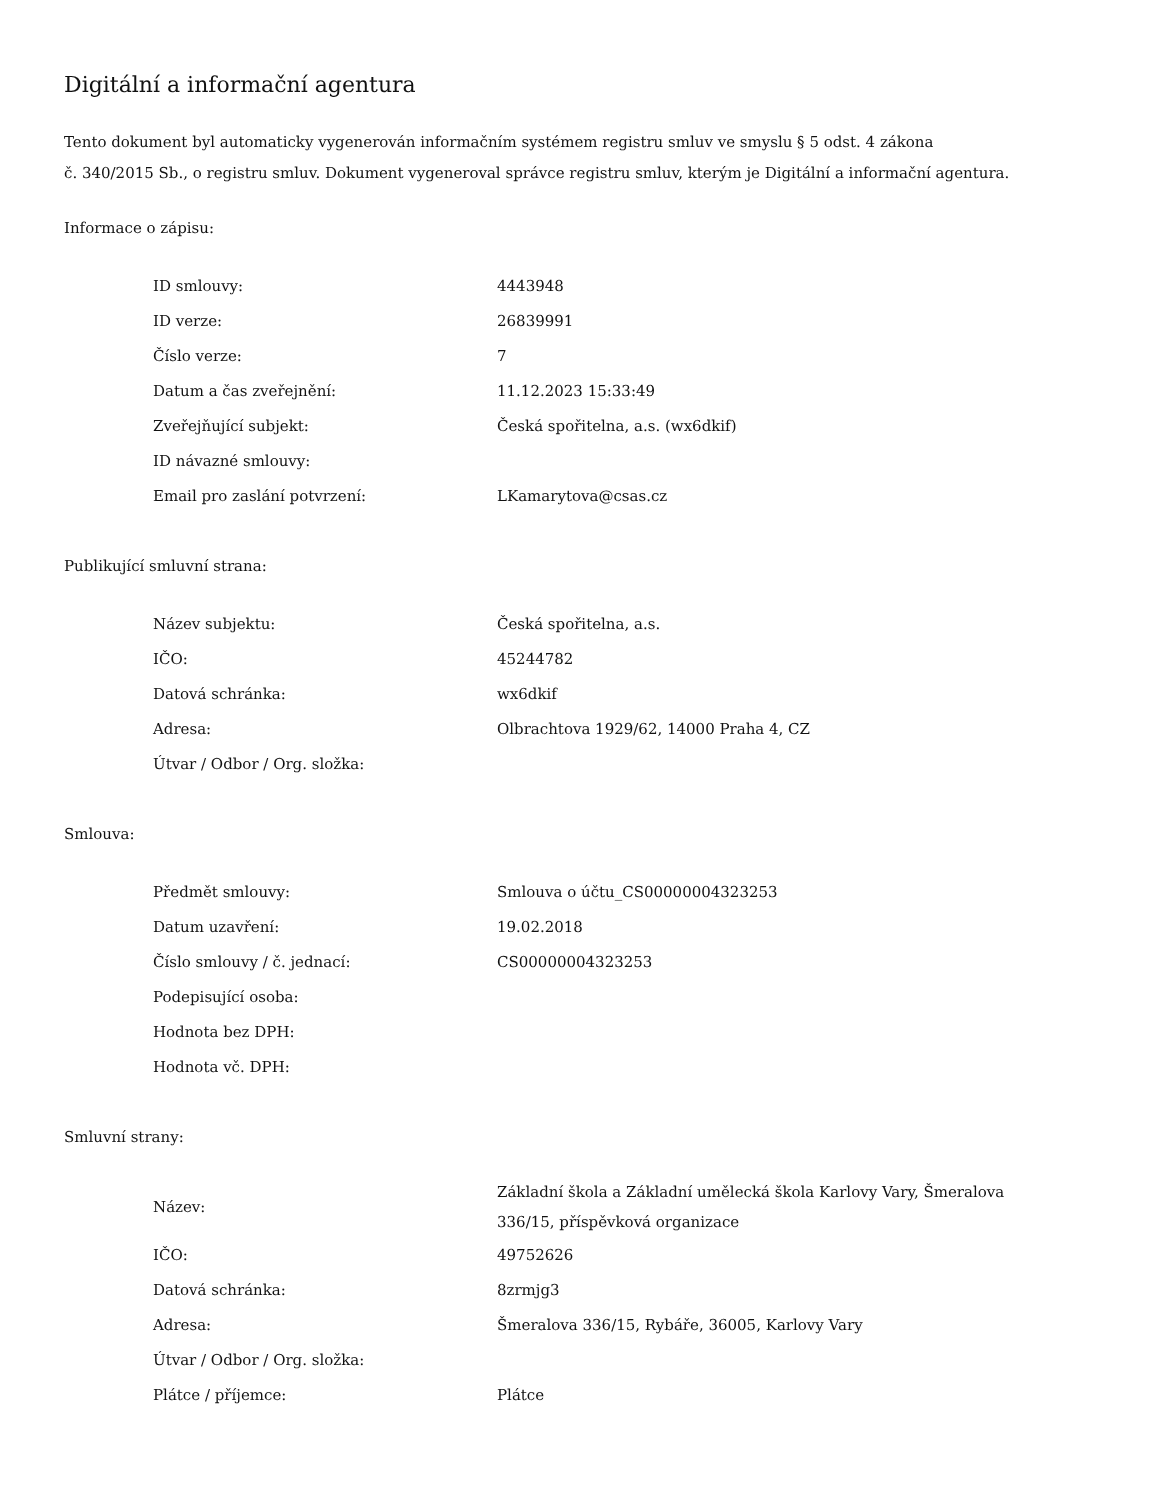Digitální a informační agentura
Tento dokument byl automaticky vygenerován informačním systémem registru smluv ve smyslu § 5 odst. 4 zákona
č. 340/2015 Sb., o registru smluv. Dokument vygeneroval správce registru smluv, kterým je Digitální a informační agentura.
Informace o zápisu:
| ID smlouvy: | 4443948 |
| ID verze: | 26839991 |
| Číslo verze: | 7 |
| Datum a čas zveřejnění: | 11.12.2023 15:33:49 |
| Zveřejňující subjekt: | Česká spořitelna, a.s. (wx6dkif) |
| ID návazné smlouvy: | |
| Email pro zaslání potvrzení: | LKamarytova@csas.cz |
Publikující smluvní strana:
| Název subjektu: | Česká spořitelna, a.s. |
| IČO: | 45244782 |
| Datová schránka: | wx6dkif |
| Adresa: | Olbrachtova 1929/62, 14000 Praha 4, CZ |
| Útvar / Odbor / Org. složka: | |
Smlouva:
| Předmět smlouvy: | Smlouva o účtu_CS00000004323253 |
| Datum uzavření: | 19.02.2018 |
| Číslo smlouvy / č. jednací: | CS00000004323253 |
| Podepisující osoba: | |
| Hodnota bez DPH: | |
| Hodnota vč. DPH: | |
Smluvní strany:
| Název: | Základní škola a Základní umělecká škola Karlovy Vary, Šmeralova 336/15, příspěvková organizace |
| IČO: | 49752626 |
| Datová schránka: | 8zrmjg3 |
| Adresa: | Šmeralova 336/15, Rybáře, 36005, Karlovy Vary |
| Útvar / Odbor / Org. složka: | |
| Plátce / příjemce: | Plátce |